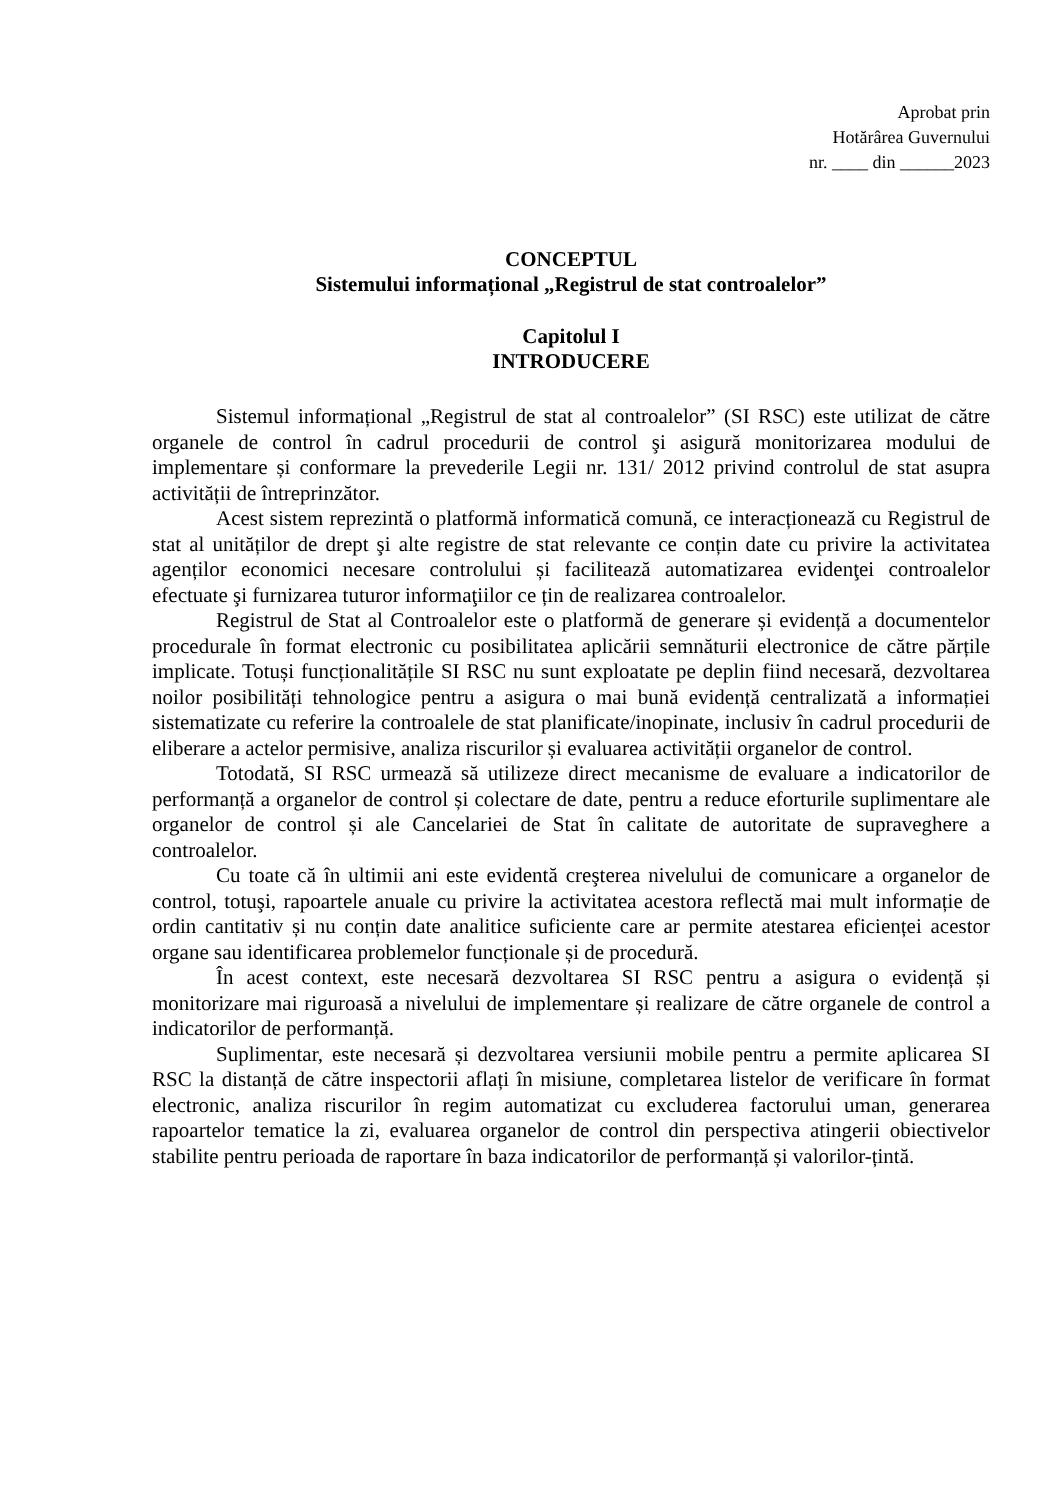Aprobat prin
Hotărârea Guvernului
nr. ____ din ______2023
CONCEPTUL
Sistemului informațional „Registrul de stat controalelor”
Capitolul I
INTRODUCERE
Sistemul informațional „Registrul de stat al controalelor” (SI RSC) este utilizat de către organele de control în cadrul procedurii de control şi asigură monitorizarea modului de implementare și conformare la prevederile Legii nr. 131/ 2012 privind controlul de stat asupra activității de întreprinzător.
Acest sistem reprezintă o platformă informatică comună, ce interacționează cu Registrul de stat al unităților de drept şi alte registre de stat relevante ce conțin date cu privire la activitatea agenților economici necesare controlului și facilitează automatizarea evidenţei controalelor efectuate şi furnizarea tuturor informaţiilor ce țin de realizarea controalelor.
Registrul de Stat al Controalelor este o platformă de generare și evidență a documentelor procedurale în format electronic cu posibilitatea aplicării semnăturii electronice de către părțile implicate. Totuși funcționalitățile SI RSC nu sunt exploatate pe deplin fiind necesară, dezvoltarea noilor posibilități tehnologice pentru a asigura o mai bună evidență centralizată a informației sistematizate cu referire la controalele de stat planificate/inopinate, inclusiv în cadrul procedurii de eliberare a actelor permisive, analiza riscurilor și evaluarea activității organelor de control.
Totodată, SI RSC urmează să utilizeze direct mecanisme de evaluare a indicatorilor de performanță a organelor de control și colectare de date, pentru a reduce eforturile suplimentare ale organelor de control și ale Cancelariei de Stat în calitate de autoritate de supraveghere a controalelor.
Cu toate că în ultimii ani este evidentă creşterea nivelului de comunicare a organelor de control, totuşi, rapoartele anuale cu privire la activitatea acestora reflectă mai mult informație de ordin cantitativ și nu conțin date analitice suficiente care ar permite atestarea eficienței acestor organe sau identificarea problemelor funcționale și de procedură.
În acest context, este necesară dezvoltarea SI RSC pentru a asigura o evidență și monitorizare mai riguroasă a nivelului de implementare și realizare de către organele de control a indicatorilor de performanță.
Suplimentar, este necesară și dezvoltarea versiunii mobile pentru a permite aplicarea SI RSC la distanță de către inspectorii aflați în misiune, completarea listelor de verificare în format electronic, analiza riscurilor în regim automatizat cu excluderea factorului uman, generarea rapoartelor tematice la zi, evaluarea organelor de control din perspectiva atingerii obiectivelor stabilite pentru perioada de raportare în baza indicatorilor de performanță și valorilor-țintă.